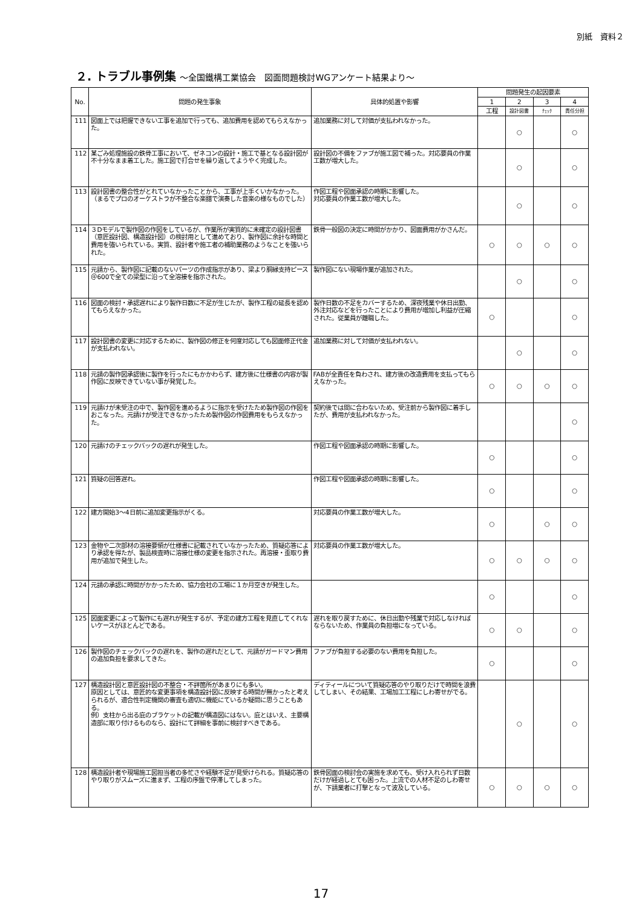別紙　資料２
２. トラブル事例集 ～全国鐵構工業協会　図面問題検討WGアンケート結果より～
| No. | 問題の発生事象 | 具体的処置や影響 | 問題発生の起因要素 | | | |
| --- | --- | --- | --- | --- | --- | --- |
| | | | 1 | 2 | 3 | 4 |
| | | | 工程 | 設計図書 | ﾁｪｯｸ | 責任分担 |
| 111 | 図面上では把握できない工事を追加で行っても、追加費用を認めてもらえなかった。 | 追加業務に対して対価が支払われなかった。 | | ○ | | ○ |
| 112 | 某ごみ処理施設の鉄骨工事において、ゼネコンの設計・施工で基となる設計図が不十分なまま着工した。施工図で打合せを繰り返してようやく完成した。 | 設計図の不備をファブが施工図で補った。対応要員の作業工数が増大した。 | | ○ | | ○ |
| 113 | 設計図書の整合性がとれていなかったことから、工事が上手くいかなかった。 （まるでプロのオーケストラが不整合な楽譜で演奏した音楽の様なものでした） | 作図工程や図面承認の時期に影響した。 対応要員の作業工数が増大した。 | | ○ | | ○ |
| 114 | ３Dモデルで製作図の作図をしているが、作業所が実質的に未確定の設計図書（意匠設計図、構造設計図）の検討用として進めており、製作図に余計な時間と費用を強いられている。実質、設計者や施工者の補助業務のようなことを強いられた。 | 鉄骨一般図の決定に時間がかかり、図面費用がかさんだ。 | ○ | ○ | ○ | ○ |
| 115 | 元請から、製作図に記載のないパーツの作成指示があり、梁より胴縁支持ピース＠600で全ての梁型に沿って全溶接を指示された。 | 製作図にない現場作業が追加された。 | | ○ | | ○ |
| 116 | 図面の検討・承認遅れにより製作日数に不足が生じたが、製作工程の延長を認めてもらえなかった。 | 製作日数の不足をカバーするため、深夜残業や休日出勤、外注対応などを行ったことにより費用が増加し利益が圧縮された。従業員が離職した。 | ○ | | | ○ |
| 117 | 設計図書の変更に対応するために、製作図の修正を何度対応しても図面修正代金が支払われない。 | 追加業務に対して対価が支払われない。 | | ○ | | ○ |
| 118 | 元請の製作図承認後に製作を行ったにもかかわらず、建方後に仕様書の内容が製作図に反映できていない事が発覚した。 | FABが全責任を負わされ、建方後の改造費用を支払ってもらえなかった。 | ○ | ○ | ○ | ○ |
| 119 | 元請けが未受注の中で、製作図を進めるように指示を受けたため製作図の作図をおこなった。元請けが受注できなかったため製作図の作図費用をもらえなかった。 | 契約後では間に合わないため、受注前から製作図に着手したが、費用が支払われなかった。 | | | | ○ |
| 120 | 元請けのチェックバックの遅れが発生した。 | 作図工程や図面承認の時期に影響した。 | ○ | | | ○ |
| 121 | 質疑の回答遅れ。 | 作図工程や図面承認の時期に影響した。 | ○ | | | ○ |
| 122 | 建方開始3～4日前に追加変更指示がくる。 | 対応要員の作業工数が増大した。 | ○ | | ○ | ○ |
| 123 | 金物や二次部材の溶接要領が仕様書に記載されていなかったため、質疑応答により承認を得たが、製品検査時に溶接仕様の変更を指示された。再溶接・歪取り費用が追加で発生した。 | 対応要員の作業工数が増大した。 | ○ | ○ | ○ | ○ |
| 124 | 元請の承認に時間がかかったため、協力会社の工場に１か月空きが発生した。 | | ○ | | | ○ |
| 125 | 図面変更によって製作にも遅れが発生するが、予定の建方工程を見直してくれないケースがほとんどである。 | 遅れを取り戻すために、休日出勤や残業で対応しなければならないため、作業員の負担増になっている。 | ○ | ○ | | ○ |
| 126 | 製作図のチェックバックの遅れを、製作の遅れだとして、元請がガードマン費用の追加負担を要求してきた。 | ファブが負担する必要のない費用を負担した。 | ○ | | | ○ |
| 127 | 構造設計図と意匠設計図の不整合・不詳箇所があまりにも多い。 原因としては、意匠的な変更事項を構造設計図に反映する時間が無かったと考えられるが、適合性判定機関の審査も適切に機能にているか疑問に思うこともある。 例）支柱から出る庇のブラケットの記載が構造図にはない。庇とはいえ、主要構造部に取り付けるものなら、設計にて詳細を事前に検討すべきである。 | ディティールについて質疑応答のやり取りだけで時間を浪費してしまい、その結果、工場加工工程にしわ寄せがでる。 | | ○ | | ○ |
| 128 | 構造設計者や現場施工図担当者の多忙さや経験不足が見受けられる。質疑応答のやり取りがスムーズに進まず、工程の序盤で停滞してしまった。 | 鉄骨図面の検討会の実施を求めても、受け入れられず日数だけが経過しとても困った。上流での人材不足のしわ寄せが、下請業者に打撃となって波及している。 | ○ | ○ | ○ | ○ |
17